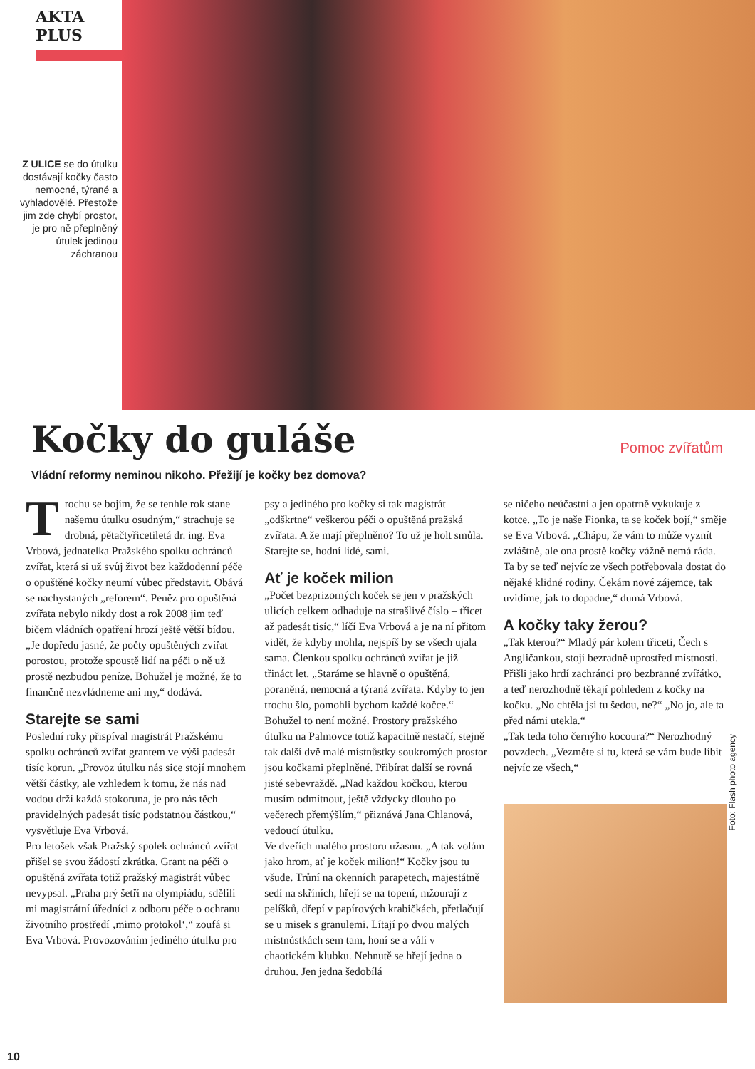AKTA PLUS
Z ULICE se do útulku dostávají kočky často nemocné, týrané a vyhladovělé. Přestože jim zde chybí prostor, je pro ně přeplněný útulek jedinou záchranou
Kočky do guláše
Pomoc zvířatům
Vládní reformy neminou nikoho. Přežijí je kočky bez domova?
Trochu se bojím, že se tenhle rok stane našemu útulku osudným,“ strachuje se drobná, pětačtyřicetiletá dr. ing. Eva Vrbová, jednatelka Pražského spolku ochránců zvířat, která si už svůj život bez každodenní péče o opuštěné kočky neumí vůbec představit. Obává se nachystaných „reforem“. Peněz pro opuštěná zvířata nebylo nikdy dost a rok 2008 jim teď bičem vládních opatření hrozí ještě větší bídou. „Je dopředu jasné, že počty opuštěných zvířat porostou, protože spoustě lidí na péči o ně už prostě nezbudou peníze. Bohužel je možné, že to finančně nezvládneme ani my,“ dodává.
Starejte se sami
Poslední roky přispíval magistrát Pražskému spolku ochránců zvířat grantem ve výši padesát tisíc korun. „Provoz útulku nás sice stojí mnohem větší částky, ale vzhledem k tomu, že nás nad vodou drží každá stokoruna, je pro nás těch pravidelných padesát tisíc podstatnou částkou,“ vysvětluje Eva Vrbová.
Pro letošek však Pražský spolek ochránců zvířat přišel se svou žádostí zkrátka. Grant na péči o opuštěná zvířata totiž pražský magistrát vůbec nevypsal. „Praha prý šetří na olympiádu, sdělili mi magistrátní úředníci z odboru péče o ochranu životního prostředí ‚mimo protokol‘,“ zoufá si Eva Vrbová. Provozováním jediného útulku pro
psy a jediného pro kočky si tak magistrát „odškrtne“ veškerou péči o opuštěná pražská zvířata. A že mají přeplněno? To už je holt smůla. Starejte se, hodní lidé, sami.
Ať je koček milion
„Počet bezprizorných koček se jen v pražských ulicích celkem odhaduje na strašlivé číslo – třicet až padesát tisíc,“ líčí Eva Vrbová a je na ní přitom vidět, že kdyby mohla, nejspíš by se všech ujala sama. Členkou spolku ochránců zvířat je již třináct let. „Staráme se hlavně o opuštěná, poraněná, nemocná a týraná zvířata. Kdyby to jen trochu šlo, pomohli bychom každé kočce.“ Bohužel to není možné. Prostory pražského útulku na Palmovce totiž kapacitně nestačí, stejně tak další dvě malé místnůstky soukromých prostor jsou kočkami přeplněné. Přibírat další se rovná jisté sebevraždě. „Nad každou kočkou, kterou musím odmítnout, ještě vždycky dlouho po večerech přemýšlím,“ přiznává Jana Chlanová, vedoucí útulku.
Ve dveřích malého prostoru užasnu. „A tak volám jako hrom, ať je koček milion!“ Kočky jsou tu všude. Trůní na okenních parapetech, majestátně sedí na skříních, hřejí se na topení, mžourají z pelíšků, dřepí v papírových krabičkách, přetlačují se u misek s granulemi. Lítají po dvou malých místnůstkách sem tam, honí se a válí v chaotickém klubku. Nehnutě se hřejí jedna o druhou. Jen jedna šedobílá
se ničeho neúčastní a jen opatrně vykukuje z kotce. „To je naše Fionka, ta se koček bojí,“ směje se Eva Vrbová. „Chápu, že vám to může vyznít zvláštně, ale ona prostě kočky vážně nemá ráda. Ta by se teď nejvíc ze všech potřebovala dostat do nějaké klidné rodiny. Čekám nové zájemce, tak uvidíme, jak to dopadne,“ dumá Vrbová.
A kočky taky žerou?
„Tak kterou?“ Mladý pár kolem třiceti, Čech s Angličankou, stojí bezradně uprostřed místnosti. Přišli jako hrdí zachránci pro bezbranné zvířátko, a teď nerozhodně těkají pohledem z kočky na kočku. „No chtěla jsi tu šedou, ne?“ „No jo, ale ta před námi utekla.“
„Tak teda toho černýho kocoura?“ Nerozhodný povzdech. „Vezměte si tu, která se vám bude líbit nejvíc ze všech,“
Foto: Flash photo agency
10